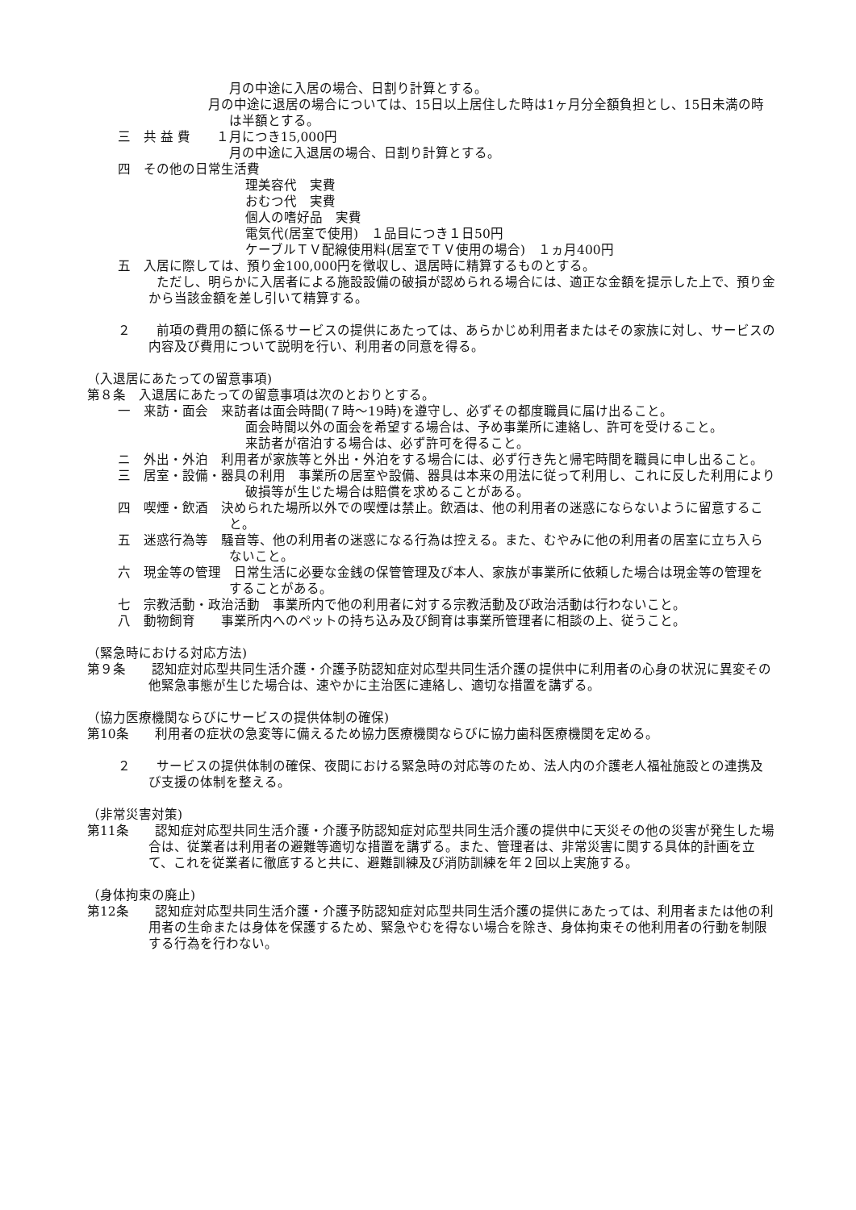月の中途に入居の場合、日割り計算とする。
　　　　　　　月の中途に退居の場合については、15日以上居住した時は1ヶ月分全額負担とし、15日未満の時は半額とする。
三　共 益 費　　１月につき15,000円
月の中途に入退居の場合、日割り計算とする。
四　その他の日常生活費
理美容代　実費
おむつ代　実費
個人の嗜好品　実費
電気代(居室で使用)　１品目につき１日50円
ケーブルＴＶ配線使用料(居室でＴＶ使用の場合)　１ヵ月400円
五　入居に際しては、預り金100,000円を徴収し、退居時に精算するものとする。
　　　ただし、明らかに入居者による施設設備の破損が認められる場合には、適正な金額を提示した上で、預り金から当該金額を差し引いて精算する。
２　　前項の費用の額に係るサービスの提供にあたっては、あらかじめ利用者またはその家族に対し、サービスの内容及び費用について説明を行い、利用者の同意を得る。
（入退居にあたっての留意事項)
第８条　入退居にあたっての留意事項は次のとおりとする。
一　来訪・面会　来訪者は面会時間(７時〜19時)を遵守し、必ずその都度職員に届け出ること。
面会時間以外の面会を希望する場合は、予め事業所に連絡し、許可を受けること。
来訪者が宿泊する場合は、必ず許可を得ること。
ニ　外出・外泊　利用者が家族等と外出・外泊をする場合には、必ず行き先と帰宅時間を職員に申し出ること。
三　居室・設備・器具の利用　事業所の居室や設備、器具は本来の用法に従って利用し、これに反した利用により破損等が生じた場合は賠償を求めることがある。
四　喫煙・飲酒　決められた場所以外での喫煙は禁止。飲酒は、他の利用者の迷惑にならないように留意すること。
五　迷惑行為等　騒音等、他の利用者の迷惑になる行為は控える。また、むやみに他の利用者の居室に立ち入らないこと。
六　現金等の管理　日常生活に必要な金銭の保管管理及び本人、家族が事業所に依頼した場合は現金等の管理をすることがある。
七　宗教活動・政治活動　事業所内で他の利用者に対する宗教活動及び政治活動は行わないこと。
八　動物飼育　　事業所内へのペットの持ち込み及び飼育は事業所管理者に相談の上、従うこと。
（緊急時における対応方法)
第９条　　認知症対応型共同生活介護・介護予防認知症対応型共同生活介護の提供中に利用者の心身の状況に異変その他緊急事態が生じた場合は、速やかに主治医に連絡し、適切な措置を講ずる。
（協力医療機関ならびにサービスの提供体制の確保)
第10条　　利用者の症状の急変等に備えるため協力医療機関ならびに協力歯科医療機関を定める。
２　　サービスの提供体制の確保、夜間における緊急時の対応等のため、法人内の介護老人福祉施設との連携及び支援の体制を整える。
（非常災害対策)
第11条　　認知症対応型共同生活介護・介護予防認知症対応型共同生活介護の提供中に天災その他の災害が発生した場合は、従業者は利用者の避難等適切な措置を講ずる。また、管理者は、非常災害に関する具体的計画を立て、これを従業者に徹底すると共に、避難訓練及び消防訓練を年２回以上実施する。
（身体拘束の廃止)
第12条　　認知症対応型共同生活介護・介護予防認知症対応型共同生活介護の提供にあたっては、利用者または他の利用者の生命または身体を保護するため、緊急やむを得ない場合を除き、身体拘束その他利用者の行動を制限する行為を行わない。